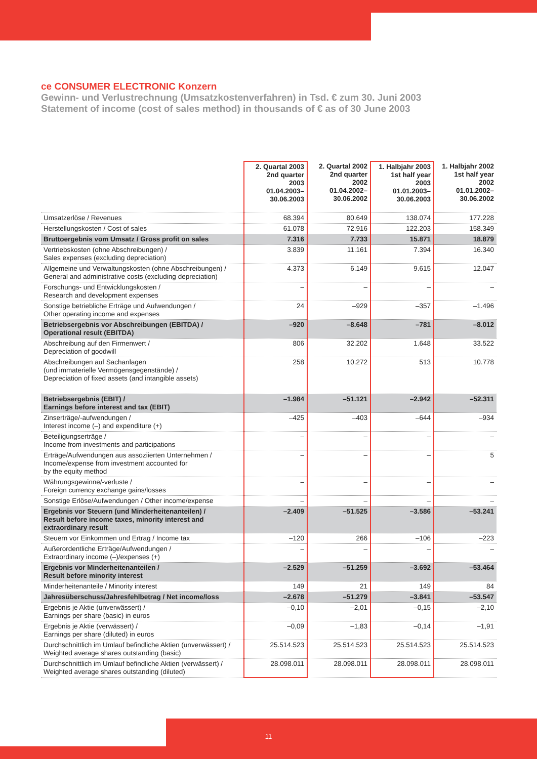ce CONSUMER ELECTRONIC Konzern
Gewinn- und Verlustrechnung (Umsatzkostenverfahren) in Tsd. € zum 30. Juni 2003
Statement of income (cost of sales method) in thousands of € as of 30 June 2003
| | 2. Quartal 2003 2nd quarter 2003 01.04.2003– 30.06.2003 | 2. Quartal 2002 2nd quarter 2002 01.04.2002– 30.06.2002 | 1. Halbjahr 2003 1st half year 2003 01.01.2003– 30.06.2003 | 1. Halbjahr 2002 1st half year 2002 01.01.2002– 30.06.2002 |
| --- | --- | --- | --- | --- |
| Umsatzerlöse / Revenues | 68.394 | 80.649 | 138.074 | 177.228 |
| Herstellungskosten / Cost of sales | 61.078 | 72.916 | 122.203 | 158.349 |
| Bruttoergebnis vom Umsatz / Gross profit on sales | 7.316 | 7.733 | 15.871 | 18.879 |
| Vertriebskosten (ohne Abschreibungen) / Sales expenses (excluding depreciation) | 3.839 | 11.161 | 7.394 | 16.340 |
| Allgemeine und Verwaltungskosten (ohne Abschreibungen) / General and administrative costs (excluding depreciation) | 4.373 | 6.149 | 9.615 | 12.047 |
| Forschungs- und Entwicklungskosten / Research and development expenses | – | – | – | – |
| Sonstige betriebliche Erträge und Aufwendungen / Other operating income and expenses | 24 | –929 | –357 | –1.496 |
| Betriebsergebnis vor Abschreibungen (EBITDA) / Operational result (EBITDA) | –920 | –8.648 | –781 | –8.012 |
| Abschreibung auf den Firmenwert / Depreciation of goodwill | 806 | 32.202 | 1.648 | 33.522 |
| Abschreibungen auf Sachanlagen (und immaterielle Vermögensgegenstände) / Depreciation of fixed assets (and intangible assets) | 258 | 10.272 | 513 | 10.778 |
| Betriebsergebnis (EBIT) / Earnings before interest and tax (EBIT) | –1.984 | –51.121 | –2.942 | –52.311 |
| Zinserträge/-aufwendungen / Interest income (–) and expenditure (+) | –425 | –403 | –644 | –934 |
| Beteiligungserträge / Income from investments and participations | – | – | – | – |
| Erträge/Aufwendungen aus assoziierten Unternehmen / Income/expense from investment accounted for by the equity method | – | – | – | 5 |
| Währungsgewinne/-verluste / Foreign currency exchange gains/losses | – | – | – | – |
| Sonstige Erlöse/Aufwendungen / Other income/expense | – | – | – | – |
| Ergebnis vor Steuern (und Minderheitenanteilen) / Result before income taxes, minority interest and extraordinary result | –2.409 | –51.525 | –3.586 | –53.241 |
| Steuern vor Einkommen und Ertrag / Income tax | –120 | 266 | –106 | –223 |
| Außerordentliche Erträge/Aufwendungen / Extraordinary income (–)/expenses (+) | – | – | – | – |
| Ergebnis vor Minderheitenanteilen / Result before minority interest | –2.529 | –51.259 | –3.692 | –53.464 |
| Minderheitenanteile / Minority interest | 149 | 21 | 149 | 84 |
| Jahresüberschuss/Jahresfehlbetrag / Net income/loss | –2.678 | –51.279 | –3.841 | –53.547 |
| Ergebnis je Aktie (unverwässert) / Earnings per share (basic) in euros | –0,10 | –2,01 | –0,15 | –2,10 |
| Ergebnis je Aktie (verwässert) / Earnings per share (diluted) in euros | –0,09 | –1,83 | –0,14 | –1,91 |
| Durchschnittlich im Umlauf befindliche Aktien (unverwässert) / Weighted average shares outstanding (basic) | 25.514.523 | 25.514.523 | 25.514.523 | 25.514.523 |
| Durchschnittlich im Umlauf befindliche Aktien (verwässert) / Weighted average shares outstanding (diluted) | 28.098.011 | 28.098.011 | 28.098.011 | 28.098.011 |
11